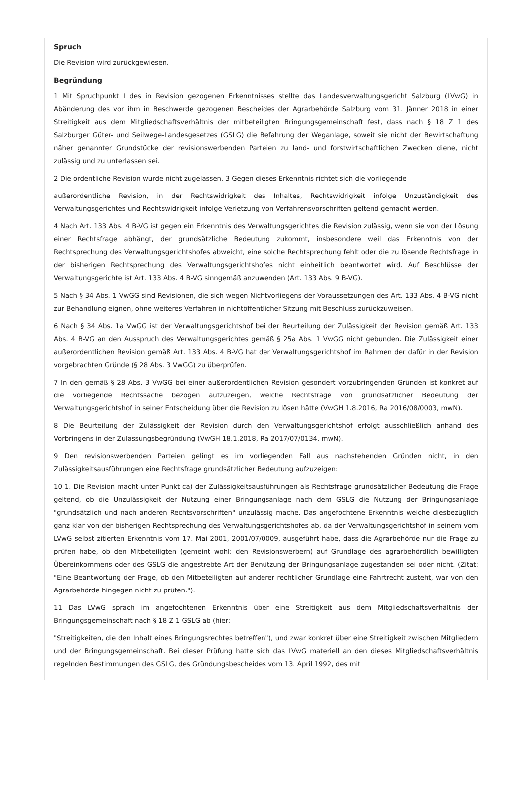Spruch
Die Revision wird zurückgewiesen.
Begründung
1 Mit Spruchpunkt I des in Revision gezogenen Erkenntnisses stellte das Landesverwaltungsgericht Salzburg (LVwG) in Abänderung des vor ihm in Beschwerde gezogenen Bescheides der Agrarbehörde Salzburg vom 31. Jänner 2018 in einer Streitigkeit aus dem Mitgliedschaftsverhältnis der mitbeteiligten Bringungsgemeinschaft fest, dass nach § 18 Z 1 des Salzburger Güter- und Seilwege-Landesgesetzes (GSLG) die Befahrung der Weganlage, soweit sie nicht der Bewirtschaftung näher genannter Grundstücke der revisionswerbenden Parteien zu land- und forstwirtschaftlichen Zwecken diene, nicht zulässig und zu unterlassen sei.
2 Die ordentliche Revision wurde nicht zugelassen. 3 Gegen dieses Erkenntnis richtet sich die vorliegende
außerordentliche Revision, in der Rechtswidrigkeit des Inhaltes, Rechtswidrigkeit infolge Unzuständigkeit des Verwaltungsgerichtes und Rechtswidrigkeit infolge Verletzung von Verfahrensvorschriften geltend gemacht werden.
4 Nach Art. 133 Abs. 4 B-VG ist gegen ein Erkenntnis des Verwaltungsgerichtes die Revision zulässig, wenn sie von der Lösung einer Rechtsfrage abhängt, der grundsätzliche Bedeutung zukommt, insbesondere weil das Erkenntnis von der Rechtsprechung des Verwaltungsgerichtshofes abweicht, eine solche Rechtsprechung fehlt oder die zu lösende Rechtsfrage in der bisherigen Rechtsprechung des Verwaltungsgerichtshofes nicht einheitlich beantwortet wird. Auf Beschlüsse der Verwaltungsgerichte ist Art. 133 Abs. 4 B-VG sinngemäß anzuwenden (Art. 133 Abs. 9 B-VG).
5 Nach § 34 Abs. 1 VwGG sind Revisionen, die sich wegen Nichtvorliegens der Voraussetzungen des Art. 133 Abs. 4 B-VG nicht zur Behandlung eignen, ohne weiteres Verfahren in nichtöffentlicher Sitzung mit Beschluss zurückzuweisen.
6 Nach § 34 Abs. 1a VwGG ist der Verwaltungsgerichtshof bei der Beurteilung der Zulässigkeit der Revision gemäß Art. 133 Abs. 4 B-VG an den Ausspruch des Verwaltungsgerichtes gemäß § 25a Abs. 1 VwGG nicht gebunden. Die Zulässigkeit einer außerordentlichen Revision gemäß Art. 133 Abs. 4 B-VG hat der Verwaltungsgerichtshof im Rahmen der dafür in der Revision vorgebrachten Gründe (§ 28 Abs. 3 VwGG) zu überprüfen.
7 In den gemäß § 28 Abs. 3 VwGG bei einer außerordentlichen Revision gesondert vorzubringenden Gründen ist konkret auf die vorliegende Rechtssache bezogen aufzuzeigen, welche Rechtsfrage von grundsätzlicher Bedeutung der Verwaltungsgerichtshof in seiner Entscheidung über die Revision zu lösen hätte (VwGH 1.8.2016, Ra 2016/08/0003, mwN).
8 Die Beurteilung der Zulässigkeit der Revision durch den Verwaltungsgerichtshof erfolgt ausschließlich anhand des Vorbringens in der Zulassungsbegründung (VwGH 18.1.2018, Ra 2017/07/0134, mwN).
9 Den revisionswerbenden Parteien gelingt es im vorliegenden Fall aus nachstehenden Gründen nicht, in den Zulässigkeitsausführungen eine Rechtsfrage grundsätzlicher Bedeutung aufzuzeigen:
10 1. Die Revision macht unter Punkt ca) der Zulässigkeitsausführungen als Rechtsfrage grundsätzlicher Bedeutung die Frage geltend, ob die Unzulässigkeit der Nutzung einer Bringungsanlage nach dem GSLG die Nutzung der Bringungsanlage "grundsätzlich und nach anderen Rechtsvorschriften" unzulässig mache. Das angefochtene Erkenntnis weiche diesbezüglich ganz klar von der bisherigen Rechtsprechung des Verwaltungsgerichtshofes ab, da der Verwaltungsgerichtshof in seinem vom LVwG selbst zitierten Erkenntnis vom 17. Mai 2001, 2001/07/0009, ausgeführt habe, dass die Agrarbehörde nur die Frage zu prüfen habe, ob den Mitbeteiligten (gemeint wohl: den Revisionswerbern) auf Grundlage des agrarbehördlich bewilligten Übereinkommens oder des GSLG die angestrebte Art der Benützung der Bringungsanlage zugestanden sei oder nicht. (Zitat: "Eine Beantwortung der Frage, ob den Mitbeteiligten auf anderer rechtlicher Grundlage eine Fahrtrecht zusteht, war von den Agrarbehörde hingegen nicht zu prüfen.").
11 Das LVwG sprach im angefochtenen Erkenntnis über eine Streitigkeit aus dem Mitgliedschaftsverhältnis der Bringungsgemeinschaft nach § 18 Z 1 GSLG ab (hier:
"Streitigkeiten, die den Inhalt eines Bringungsrechtes betreffen"), und zwar konkret über eine Streitigkeit zwischen Mitgliedern und der Bringungsgemeinschaft. Bei dieser Prüfung hatte sich das LVwG materiell an den dieses Mitgliedschaftsverhältnis regelnden Bestimmungen des GSLG, des Gründungsbescheides vom 13. April 1992, des mit